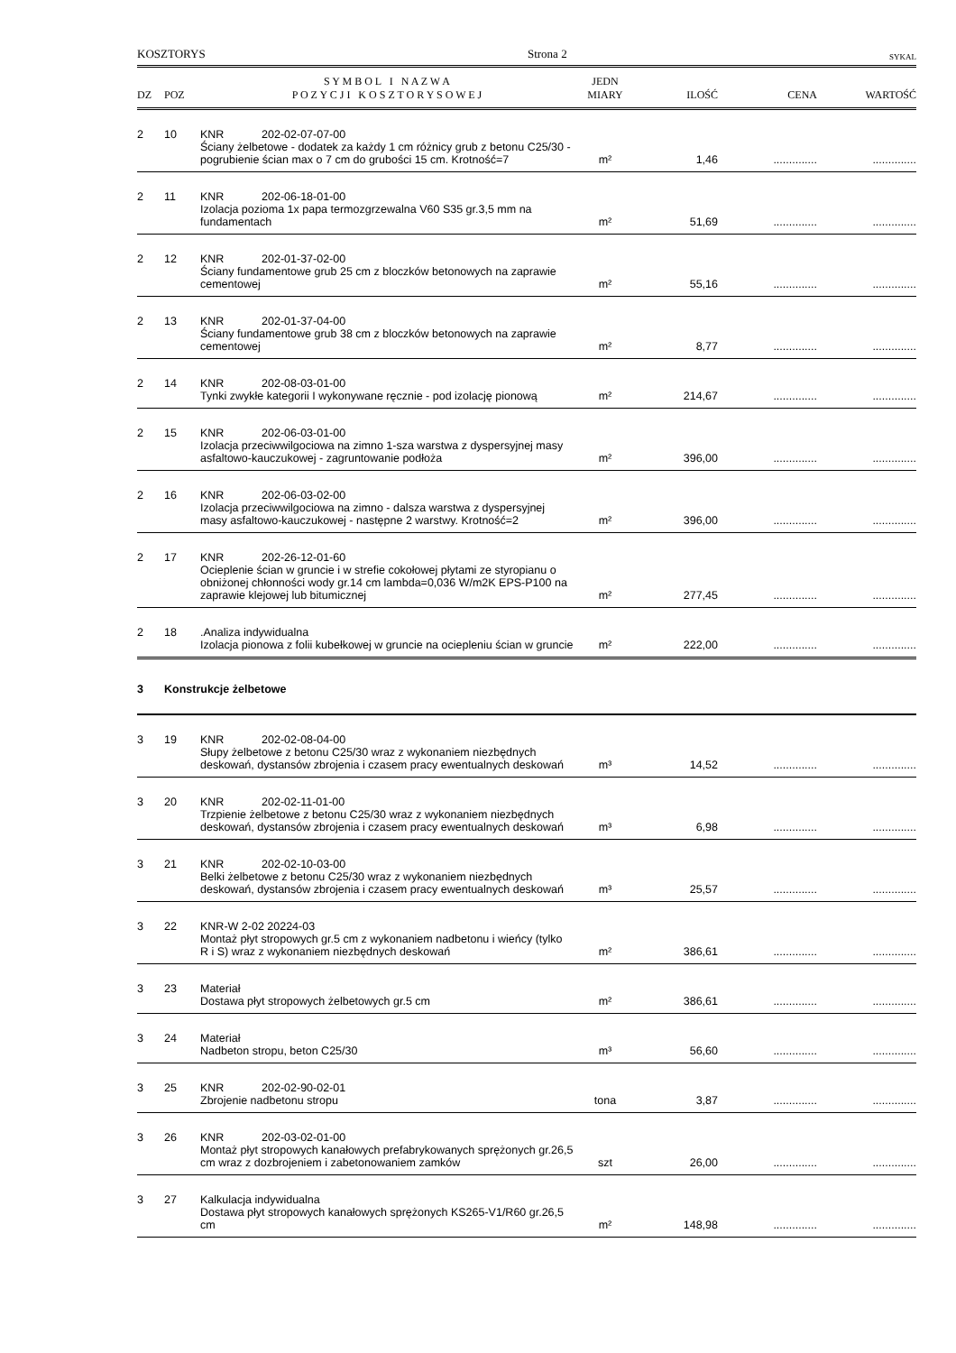KOSZTORYS Strona 2 SYKAL
| DZ | POZ | S Y M B O L I N A Z W A P O Z Y C J I K O S Z T O R Y S O W E J | JEDN MIARY | ILOŚĆ | CENA | WARTOŚĆ |
| --- | --- | --- | --- | --- | --- | --- |
| 2 | 10 | KNR 202-02-07-07-00 Ściany żelbetowe - dodatek za każdy 1 cm różnicy grub z betonu C25/30 - pogrubienie ścian max o 7 cm do grubości 15 cm. Krotność=7 | m² | 1,46 | .............. | .............. |
| 2 | 11 | KNR 202-06-18-01-00 Izolacja pozioma 1x papa termozgrzewalna V60 S35 gr.3,5 mm na fundamentach | m² | 51,69 | .............. | .............. |
| 2 | 12 | KNR 202-01-37-02-00 Ściany fundamentowe grub 25 cm z bloczków betonowych na zaprawie cementowej | m² | 55,16 | .............. | .............. |
| 2 | 13 | KNR 202-01-37-04-00 Ściany fundamentowe grub 38 cm z bloczków betonowych na zaprawie cementowej | m² | 8,77 | .............. | .............. |
| 2 | 14 | KNR 202-08-03-01-00 Tynki zwykłe kategorii I wykonywane ręcznie - pod izolację pionową | m² | 214,67 | .............. | .............. |
| 2 | 15 | KNR 202-06-03-01-00 Izolacja przeciwwilgociowa na zimno 1-sza warstwa z dyspersyjnej masy asfaltowo-kauczukowej - zagruntowanie podłoża | m² | 396,00 | .............. | .............. |
| 2 | 16 | KNR 202-06-03-02-00 Izolacja przeciwwilgociowa na zimno - dalsza warstwa z dyspersyjnej masy asfaltowo-kauczukowej - następne 2 warstwy. Krotność=2 | m² | 396,00 | .............. | .............. |
| 2 | 17 | KNR 202-26-12-01-60 Ocieplenie ścian w gruncie i w strefie cokołowej płytami ze styropianu o obniżonej chłonności wody gr.14 cm lambda=0,036 W/m2K EPS-P100 na zaprawie klejowej lub bitumicznej | m² | 277,45 | .............. | .............. |
| 2 | 18 | .Analiza indywidualna Izolacja pionowa z folii kubełkowej w gruncie na ociepleniu ścian w gruncie | m² | 222,00 | .............. | .............. |
| 3 | Konstrukcje żelbetowe | | | | | |
| 3 | 19 | KNR 202-02-08-04-00 Słupy żelbetowe z betonu C25/30 wraz z wykonaniem niezbędnych deskowań, dystansów zbrojenia i czasem pracy ewentualnych deskowań | m³ | 14,52 | .............. | .............. |
| 3 | 20 | KNR 202-02-11-01-00 Trzpienie żelbetowe z betonu C25/30 wraz z wykonaniem niezbędnych deskowań, dystansów zbrojenia i czasem pracy ewentualnych deskowań | m³ | 6,98 | .............. | .............. |
| 3 | 21 | KNR 202-02-10-03-00 Belki żelbetowe z betonu C25/30 wraz z wykonaniem niezbędnych deskowań, dystansów zbrojenia i czasem pracy ewentualnych deskowań | m³ | 25,57 | .............. | .............. |
| 3 | 22 | KNR-W 2-02 20224-03 Montaż płyt stropowych gr.5 cm z wykonaniem nadbetonu i wieńcy (tylko R i S) wraz z wykonaniem niezbędnych deskowań | m² | 386,61 | .............. | .............. |
| 3 | 23 | Materiał Dostawa płyt stropowych żelbetowych gr.5 cm | m² | 386,61 | .............. | .............. |
| 3 | 24 | Materiał Nadbeton stropu, beton C25/30 | m³ | 56,60 | .............. | .............. |
| 3 | 25 | KNR 202-02-90-02-01 Zbrojenie nadbetonu stropu | tona | 3,87 | .............. | .............. |
| 3 | 26 | KNR 202-03-02-01-00 Montaż płyt stropowych kanałowych prefabrykowanych sprężonych gr.26,5 cm wraz z dozbrojeniem i zabetonowaniem zamków | szt | 26,00 | .............. | .............. |
| 3 | 27 | Kalkulacja indywidualna Dostawa płyt stropowych kanałowych sprężonych KS265-V1/R60 gr.26,5 cm | m² | 148,98 | .............. | .............. |